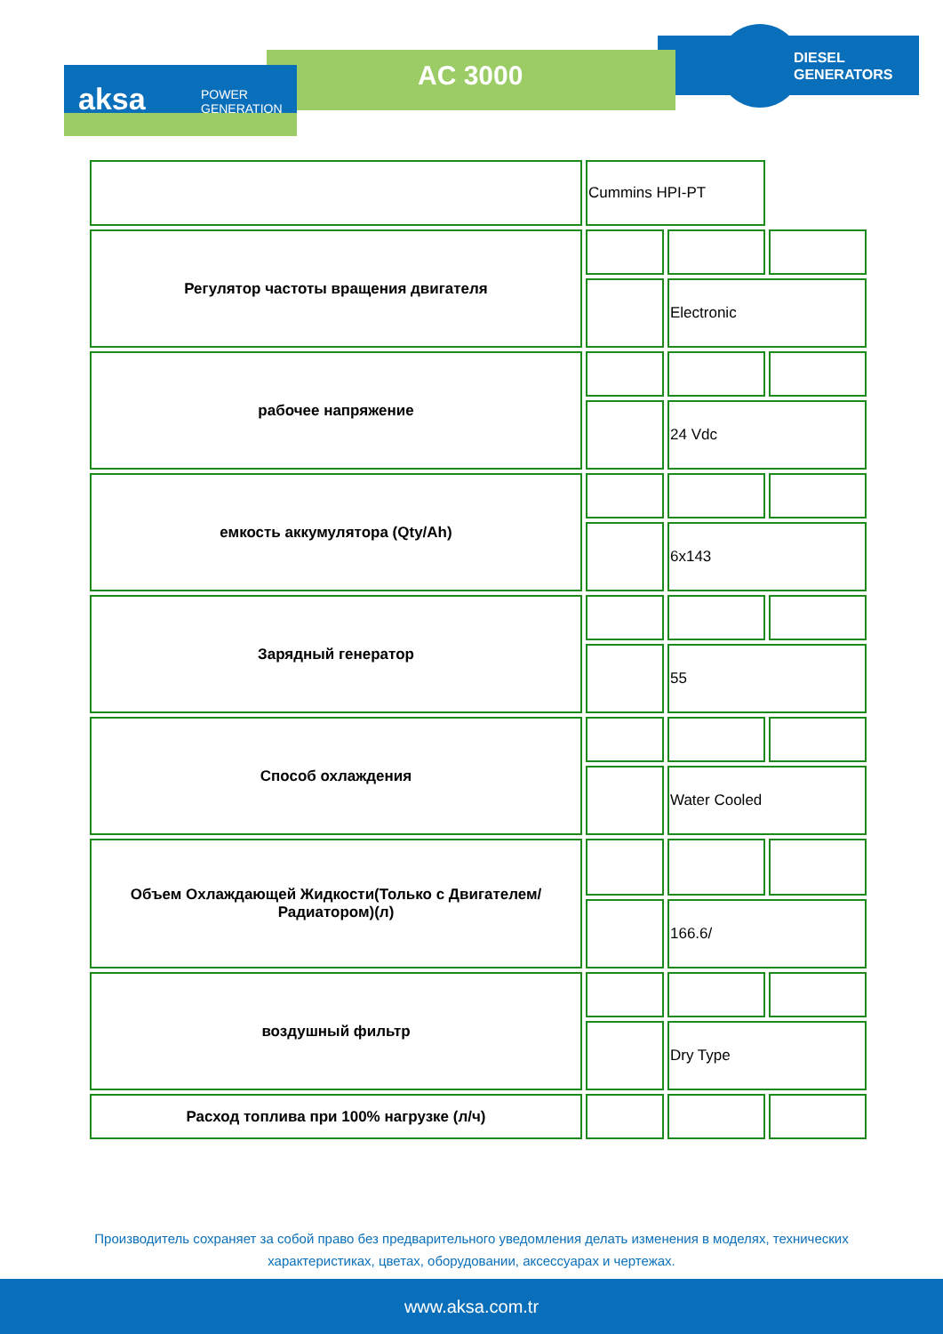AC 3000
DIESEL
GENERATORS
aksa
POWER
GENERATION
| | Cummins HPI-PT | | |
| Регулятор частоты вращения двигателя | | | |
| | | Electronic | |
| рабочее напряжение | | | |
| | | 24 Vdc | |
| емкость аккумулятора (Qty/Ah) | | | |
| | | 6x143 | |
| Зарядный генератор | | | |
| | | 55 | |
| Способ охлаждения | | | |
| | | Water Cooled | |
| Объем Охлаждающей Жидкости(Только с Двигателем/Радиатором)(л) | | | |
| | | 166.6/ | |
| воздушный фильтр | | | |
| | | Dry Type | |
| Расход топлива при 100% нагрузке (л/ч) | | | |
Производитель сохраняет за собой право без предварительного уведомления делать изменения в моделях, технических
характеристиках, цветах, оборудовании, аксессуарах и чертежах.
www.aksa.com.tr